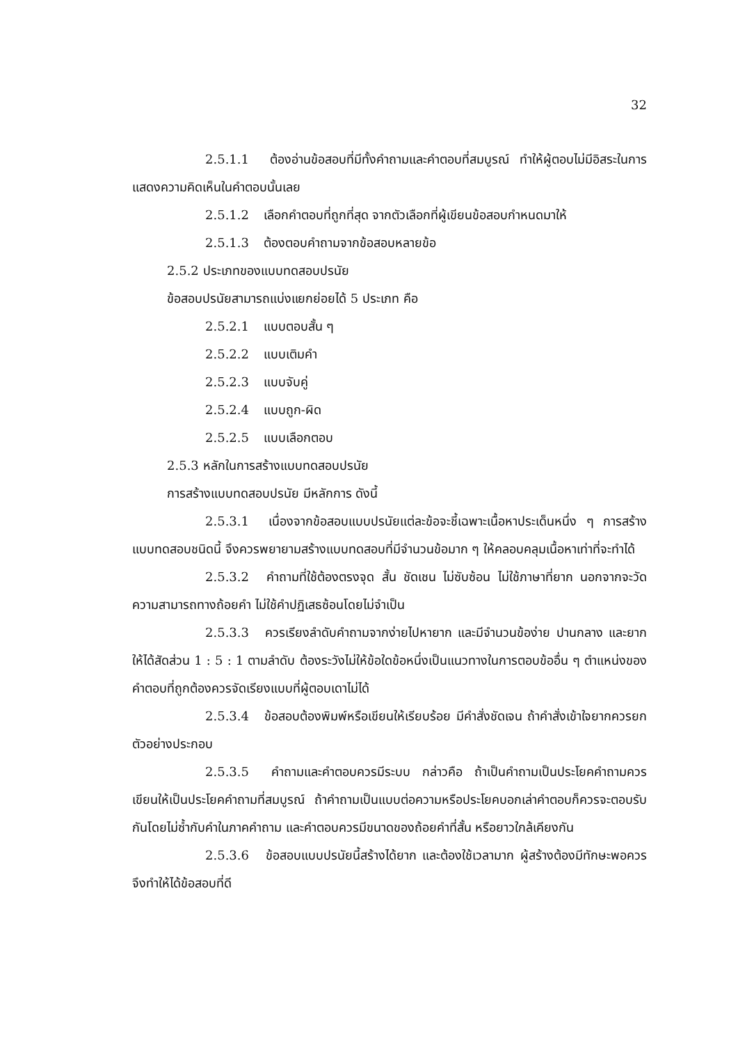32
2.5.1.1 ต้องอ่านข้อสอบที่มีทั้งคำถามและคำตอบที่สมบูรณ์ ทำให้ผู้ตอบไม่มีอิสระในการแสดงความคิดเห็นในคำตอบนั้นเลย
2.5.1.2 เลือกคำตอบที่ถูกที่สุด จากตัวเลือกที่ผู้เขียนข้อสอบกำหนดมาให้
2.5.1.3 ต้องตอบคำถามจากข้อสอบหลายข้อ
2.5.2 ประเภทของแบบทดสอบปรนัย
ข้อสอบปรนัยสามารถแบ่งแยกย่อยได้ 5 ประเภท คือ
2.5.2.1 แบบตอบสั้น ๆ
2.5.2.2 แบบเติมคำ
2.5.2.3 แบบจับคู่
2.5.2.4 แบบถูก-ผิด
2.5.2.5 แบบเลือกตอบ
2.5.3 หลักในการสร้างแบบทดสอบปรนัย
การสร้างแบบทดสอบปรนัย มีหลักการ ดังนี้
2.5.3.1 เนื่องจากข้อสอบแบบปรนัยแต่ละข้อจะชี้เฉพาะเนื้อหาประเด็นหนึ่ง ๆ การสร้างแบบทดสอบชนิดนี้ จึงควรพยายามสร้างแบบทดสอบที่มีจำนวนข้อมาก ๆ ให้คลอบคลุมเนื้อหาเท่าที่จะทำได้
2.5.3.2 คำถามที่ใช้ต้องตรงจุด สั้น ชัดเชน ไม่ซับซ้อน ไม่ใช้ภาษาที่ยาก นอกจากจะวัดความสามารถทางถ้อยคำ ไม่ใช้คำปฏิเสธซ้อนโดยไม่จำเป็น
2.5.3.3 ควรเรียงลำดับคำถามจากง่ายไปหายาก และมีจำนวนข้อง่าย ปานกลาง และยากให้ได้สัดส่วน 1 : 5 : 1 ตามลำดับ ต้องระวังไม่ให้ข้อใดข้อหนึ่งเป็นแนวทางในการตอบข้ออื่น ๆ ตำแหน่งของคำตอบที่ถูกต้องควรจัดเรียงแบบที่ผู้ตอบเดาไม่ได้
2.5.3.4 ข้อสอบต้องพิมพ์หรือเขียนให้เรียบร้อย มีคำสั่งชัดเจน ถ้าคำสั่งเข้าใจยากควรยกตัวอย่างประกอบ
2.5.3.5 คำถามและคำตอบควรมีระบบ กล่าวคือ ถ้าเป็นคำถามเป็นประโยคคำถามควรเขียนให้เป็นประโยคคำถามที่สมบูรณ์ ถ้าคำถามเป็นแบบต่อความหรือประโยคบอกเล่าคำตอบก็ควรจะตอบรับกันโดยไม่ซ้ำกับคำในภาคคำถาม และคำตอบควรมีขนาดของถ้อยคำที่สั้น หรือยาวใกล้เคียงกัน
2.5.3.6 ข้อสอบแบบปรนัยนี้สร้างได้ยาก และต้องใช้เวลามาก ผู้สร้างต้องมีทักษะพอควร จึงทำให้ได้ข้อสอบที่ดี